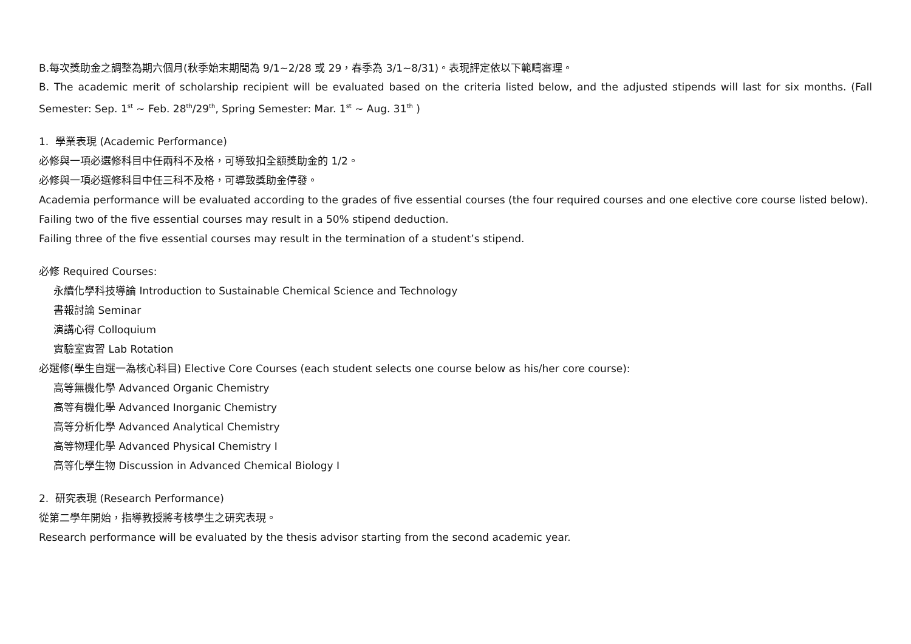B.每次獎助金之調整為期六個月(秋季始末期間為 9/1~2/28 或 29，春季為 3/1~8/31)。表現評定依以下範疇審理。
B. The academic merit of scholarship recipient will be evaluated based on the criteria listed below, and the adjusted stipends will last for six months. (Fall Semester: Sep. 1<sup>st</sup> ~ Feb. 28<sup>th</sup>/29<sup>th</sup>, Spring Semester: Mar. 1<sup>st</sup> ~ Aug. 31<sup>th</sup> )
1. 學業表現 (Academic Performance)
必修與一項必選修科目中任兩科不及格，可導致扣全額獎助金的 1/2。
必修與一項必選修科目中任三科不及格，可導致獎助金停發。
Academia performance will be evaluated according to the grades of five essential courses (the four required courses and one elective core course listed below).
Failing two of the five essential courses may result in a 50% stipend deduction.
Failing three of the five essential courses may result in the termination of a student’s stipend.
必修 Required Courses:
永續化學科技導論 Introduction to Sustainable Chemical Science and Technology
書報討論 Seminar
演講心得 Colloquium
實驗室實習 Lab Rotation
必選修(學生自選一為核心科目) Elective Core Courses (each student selects one course below as his/her core course):
高等無機化學 Advanced Organic Chemistry
高等有機化學 Advanced Inorganic Chemistry
高等分析化學 Advanced Analytical Chemistry
高等物理化學 Advanced Physical Chemistry I
高等化學生物 Discussion in Advanced Chemical Biology I
2. 研究表現 (Research Performance)
從第二學年開始，指導教授將考核學生之研究表現。
Research performance will be evaluated by the thesis advisor starting from the second academic year.